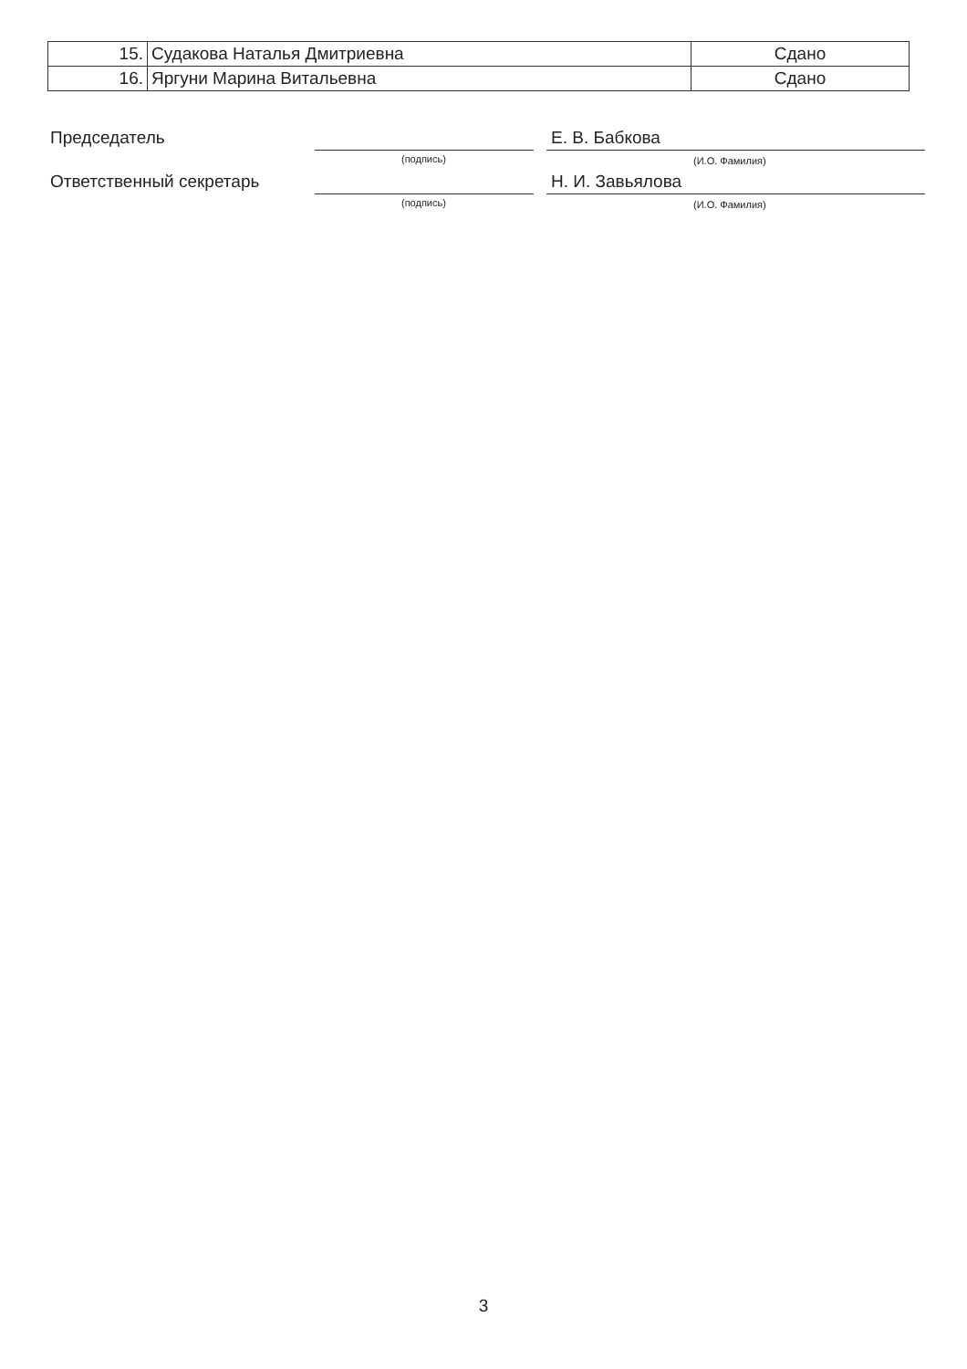| 15. | Судакова Наталья Дмитриевна | Сдано |
| 16. | Яргуни Марина Витальевна | Сдано |
Председатель Е. В. Бабкова
(подпись) (И.О. Фамилия)
Ответственный секретарь Н. И. Завьялова
(подпись) (И.О. Фамилия)
3